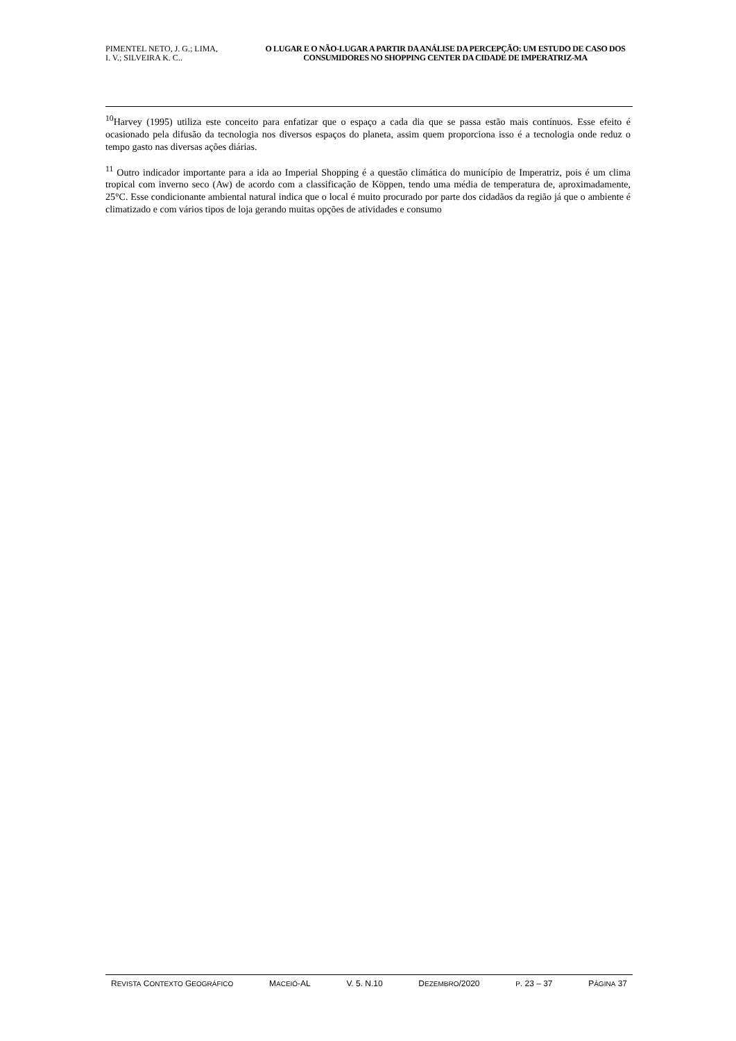PIMENTEL NETO, J. G.; LIMA,
I. V.; SILVEIRA K. C..
O LUGAR E O NÃO-LUGAR A PARTIR DA ANÁLISE DA PERCEPÇÃO: UM ESTUDO DE CASO DOS CONSUMIDORES NO SHOPPING CENTER DA CIDADE DE IMPERATRIZ-MA
<sup>10</sup> Harvey (1995) utiliza este conceito para enfatizar que o espaço a cada dia que se passa estão mais contínuos. Esse efeito é ocasionado pela difusão da tecnologia nos diversos espaços do planeta, assim quem proporciona isso é a tecnologia onde reduz o tempo gasto nas diversas ações diárias.
<sup>11</sup> Outro indicador importante para a ida ao Imperial Shopping é a questão climática do município de Imperatriz, pois é um clima tropical com inverno seco (Aw) de acordo com a classificação de Köppen, tendo uma média de temperatura de, aproximadamente, 25°C. Esse condicionante ambiental natural indica que o local é muito procurado por parte dos cidadãos da região já que o ambiente é climatizado e com vários tipos de loja gerando muitas opções de atividades e consumo
REVISTA CONTEXTO GEOGRÁFICO MACEIÓ-AL V. 5. N.10 DEZEMBRO/2020 P. 23 – 37 PÁGINA 37